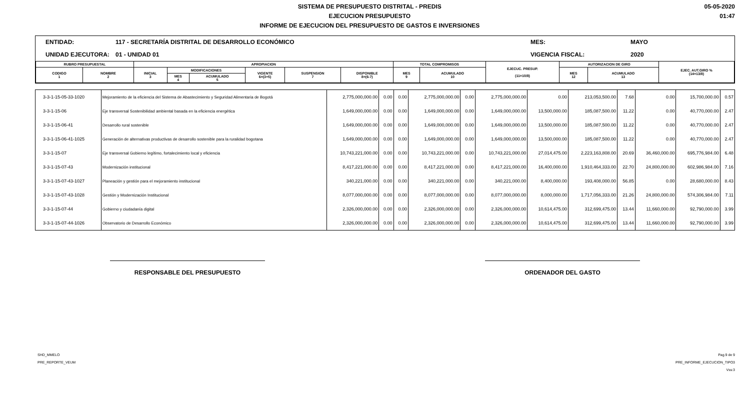SISTEMA DE PRESUPUESTO DISTRITAL - PREDIS
EJECUCION PRESUPUESTO
INFORME DE EJECUCION DEL PRESUPUESTO DE GASTOS E INVERSIONES
05-05-2020
01:47
ENTIDAD: 117 - SECRETARÍA DISTRITAL DE DESARROLLO ECONÓMICO MES: MAYO
UNIDAD EJECUTORA: 01 - UNIDAD 01 VIGENCIA FISCAL: 2020
| RUBRO PRESUPUESTAL | | APROPIACION | | | | | | TOTAL COMPROMISOS | | EJECUC. PRESUP. (11=10/8) | AUTORIZACION DE GIRO | | EJEC. AUT.GIRO % (14=13/8) |
| --- | --- | --- | --- | --- | --- | --- | --- | --- | --- | --- | --- | --- | --- |
| CODIGO 1 | NOMBRE 2 | INICIAL 3 | MODIFICACIONES | | VIGENTE 6=(3+5) | SUSPENSION 7 | DISPONIBLE 8=(6-7) | MES 9 | ACUMULADO 10 | | MES 12 | ACUMULADO 13 | |
| | | | MES 4 | ACUMULADO 5 | | | | | | | | | |
| 3-3-1-15-05-33-1020 | Mejoramiento de la eficiencia del Sistema de Abastecimiento y Seguridad Alimentaria de Bogotá | 2,775,000,000.00 | 0.00 | 0.00 | 2,775,000,000.00 | 0.00 | 2,775,000,000.00 | 0.00 | 213,053,500.00 | 7.68 | 0.00 | 15,700,000.00 | 0.57 |
| 3-3-1-15-06 | Eje transversal Sostenibilidad ambiental basada en la eficiencia energética | 1,649,000,000.00 | 0.00 | 0.00 | 1,649,000,000.00 | 0.00 | 1,649,000,000.00 | 13,500,000.00 | 185,087,500.00 | 11.22 | 0.00 | 40,770,000.00 | 2.47 |
| 3-3-1-15-06-41 | Desarrollo rural sostenible | 1,649,000,000.00 | 0.00 | 0.00 | 1,649,000,000.00 | 0.00 | 1,649,000,000.00 | 13,500,000.00 | 185,087,500.00 | 11.22 | 0.00 | 40,770,000.00 | 2.47 |
| 3-3-1-15-06-41-1025 | Generación de alternativas productivas de desarrollo sostenible para la ruralidad bogotana | 1,649,000,000.00 | 0.00 | 0.00 | 1,649,000,000.00 | 0.00 | 1,649,000,000.00 | 13,500,000.00 | 185,087,500.00 | 11.22 | 0.00 | 40,770,000.00 | 2.47 |
| 3-3-1-15-07 | Eje transversal Gobierno legítimo, fortalecimiento local y eficiencia | 10,743,221,000.00 | 0.00 | 0.00 | 10,743,221,000.00 | 0.00 | 10,743,221,000.00 | 27,014,475.00 | 2,223,163,808.00 | 20.69 | 36,460,000.00 | 695,776,984.00 | 6.48 |
| 3-3-1-15-07-43 | Modernización institucional | 8,417,221,000.00 | 0.00 | 0.00 | 8,417,221,000.00 | 0.00 | 8,417,221,000.00 | 16,400,000.00 | 1,910,464,333.00 | 22.70 | 24,800,000.00 | 602,986,984.00 | 7.16 |
| 3-3-1-15-07-43-1027 | Planeación y gestión para el mejoramiento institucional | 340,221,000.00 | 0.00 | 0.00 | 340,221,000.00 | 0.00 | 340,221,000.00 | 8,400,000.00 | 193,408,000.00 | 56.85 | 0.00 | 28,680,000.00 | 8.43 |
| 3-3-1-15-07-43-1028 | Gestión y Modernización Institucional | 8,077,000,000.00 | 0.00 | 0.00 | 8,077,000,000.00 | 0.00 | 8,077,000,000.00 | 8,000,000.00 | 1,717,056,333.00 | 21.26 | 24,800,000.00 | 574,306,984.00 | 7.11 |
| 3-3-1-15-07-44 | Gobierno y ciudadanía digital | 2,326,000,000.00 | 0.00 | 0.00 | 2,326,000,000.00 | 0.00 | 2,326,000,000.00 | 10,614,475.00 | 312,699,475.00 | 13.44 | 11,660,000.00 | 92,790,000.00 | 3.99 |
| 3-3-1-15-07-44-1026 | Observatorio de Desarrollo Económico | 2,326,000,000.00 | 0.00 | 0.00 | 2,326,000,000.00 | 0.00 | 2,326,000,000.00 | 10,614,475.00 | 312,699,475.00 | 13.44 | 11,660,000.00 | 92,790,000.00 | 3.99 |
RESPONSABLE DEL PRESUPUESTO ORDENADOR DEL GASTO
SHD_MMELO
PRE_REPORTE_VEUM
Pag.9 de 9
PRE_INFORME_EJECUCION_TIPO3
Vss:3